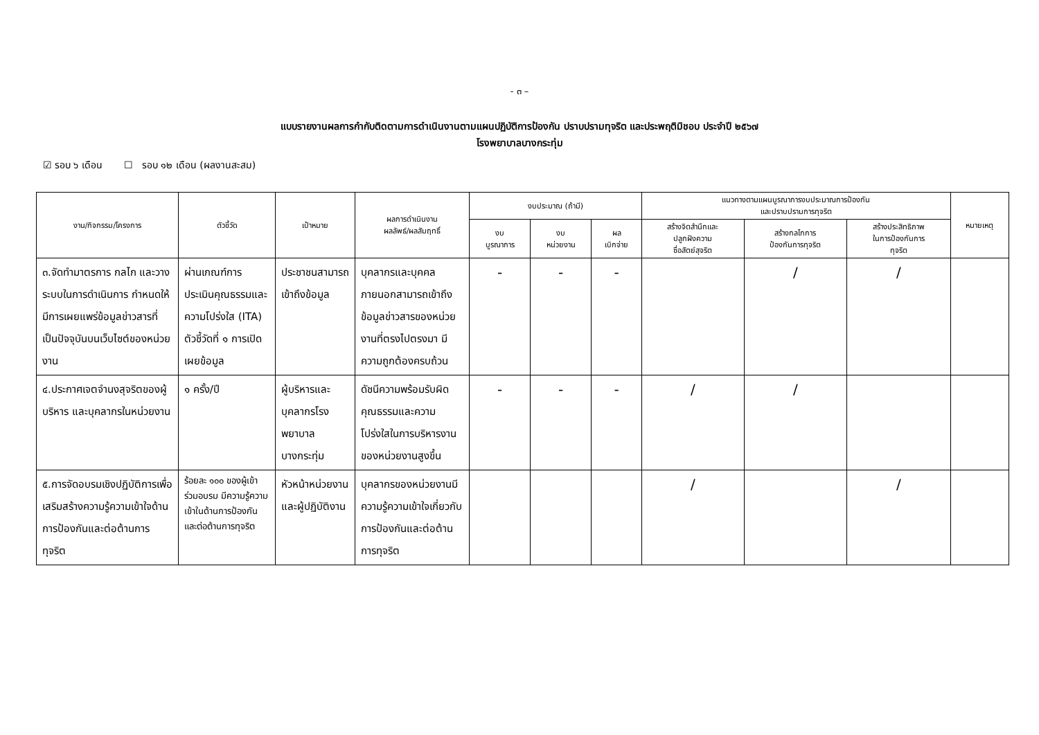- ๓ –
แบบรายงานผลการกำกับติดตามการดำเนินงานตามแผนปฏิบัติการป้องกัน ปราบปรามทุจริต และประพฤติมิชอบ ประจำปี ๒๕๖๗
โรงพยาบาลบางกระทุ่ม
☑ รอบ ๖ เดือน ☐ รอบ ๑๒ เดือน (ผลงานสะสม)
| งาน/กิจกรรม/โครงการ | ตัวชี้วัด | เป้าหมาย | ผลการดำเนินงาน ผลลัพธ์/ผลสัมฤทธิ์ | งบประมาณ (ถ้ามี) | | | แนวทางตามแผนบูรณาการงบประมาณการป้องกัน และปราบปรามการทุจริต | | | หมายเหตุ |
| --- | --- | --- | --- | --- | --- | --- | --- | --- | --- | --- |
| | | | | งบ บูรณาการ | งบ หน่วยงาน | ผล เบิกจ่าย | สร้างจิตสำนึกและ ปลูกฝังความ ซื่อสัตย์สุจริต | สร้างกลไกการ ป้องกันการทุจริต | สร้างประสิทธิภาพ ในการป้องกันการ ทุจริต | |
| ๓.จัดทำมาตรการ กลไก และวางระบบในการดำเนินการ กำหนดให้มีการเผยแพร่ข้อมูลข่าวสารที่เป็นปัจจุบันบนเว็บไซต์ของหน่วยงาน | ผ่านเกณฑ์การประเมินคุณธรรมและความโปร่งใส (ITA) ตัวชี้วัดที่ ๑ การเปิดเผยข้อมูล | ประชาชนสามารถเข้าถึงข้อมูล | บุคลากรและบุคคลภายนอกสามารถเข้าถึงข้อมูลข่าวสารของหน่วยงานที่ตรงไปตรงมา มีความถูกต้องครบถ้วน | - | - | - | | / | / | |
| ๔.ประกาศเจตจำนงสุจริตของผู้บริหาร และบุคลากรในหน่วยงาน | ๑ ครั้ง/ปี | ผู้บริหารและบุคลากรโรงพยาบาลบางกระทุ่ม | ดัชนีความพร้อมรับผิด คุณธรรมและความโปร่งใสในการบริหารงานของหน่วยงานสูงขึ้น | - | - | - | / | / | | |
| ๕.การจัดอบรมเชิงปฏิบัติการเพื่อเสริมสร้างความรู้ความเข้าใจด้านการป้องกันและต่อต้านการทุจริต | ร้อยละ ๑๐๐ ของผู้เข้าร่วมอบรม มีความรู้ความเข้าในด้านการป้องกันและต่อต้านการทุจริต | หัวหน้าหน่วยงานและผู้ปฏิบัติงาน | บุคลากรของหน่วยงานมีความรู้ความเข้าใจเกี่ยวกับการป้องกันและต่อต้านการทุจริต | | | | / | | / | |